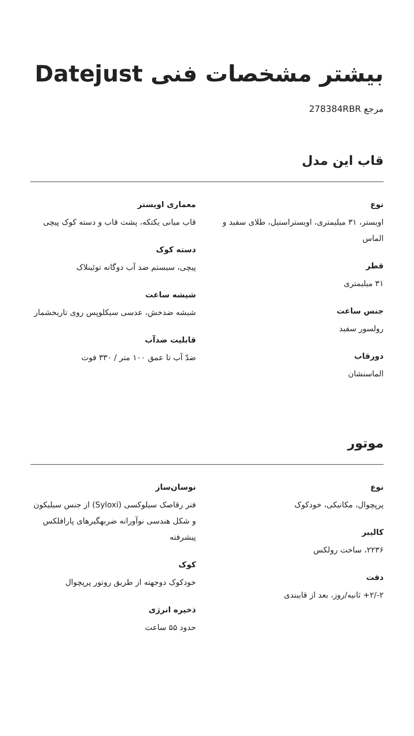بیشتر مشخصات فنی Datejust
مرجع 278384RBR
قاب این مدل
نوع
اویستر، ۳۱ میلیمتری، اویستراستیل، طلای سفید و الماس
قطر
۳۱ میلیمتری
جنس ساعت
رولسور سفید
دورقاب
الماسنشان
معماری اویستر
قاب میانی یکتکه، پشت قاب و دسته کوک پیچی
دسته کوک
پیچی، سیستم ضد آب دوگانه توئینلاک
شیشه ساعت
شیشه ضدخش، عدسی سیکلوپس روی تاریخشمار
قابلیت ضدآب
ضدّ آب تا عمق ۱۰۰ متر / ۳۳۰ فوت
موتور
نوع
پرپچوال، مکانیکی، خودکوک
کالیبر
۲۲۳۶، ساخت رولکس
دقت
۲-/۲+ ثانیه/روز، بعد از قاببندی
نوسان‌ساز
فنر رقاصک سیلوکسی (Syloxi) از جنس سیلیکون و شکل هندسی نوآورانه ضربهگیرهای پارافلکس پیشرفته
کوک
خودکوک دوجهته از طریق روتور پرپچوال
ذخیره انرژی
حدود ۵۵ ساعت